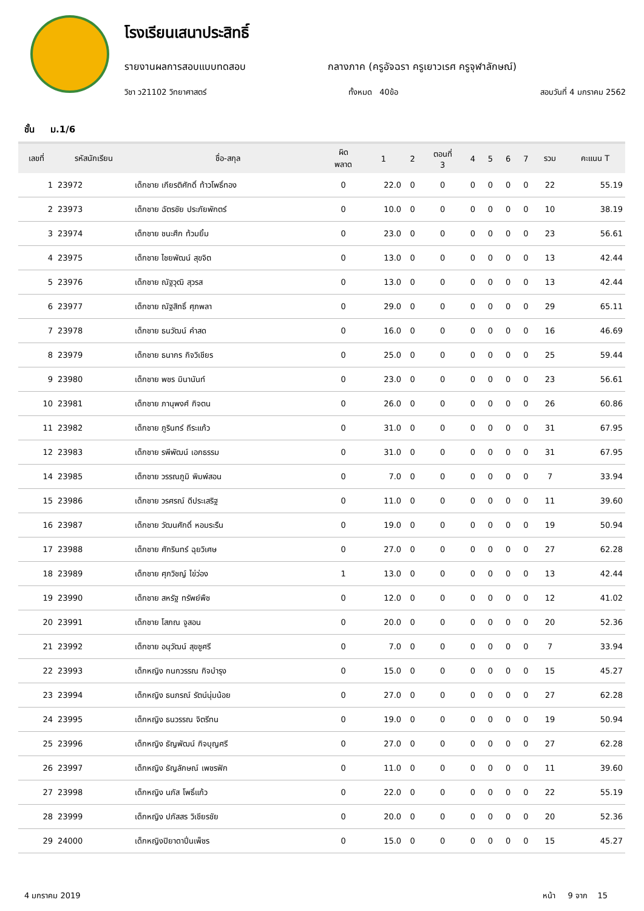โรงเรียนเสนาประสิทธิ์
รายงานผลการสอบแบบทดสอบ กลางภาค (ครูอัจฉรา ครูเยาวเรศ ครูจุฬาลักษณ์)
วิชา ว21102 วิทยาศาสตร์ ทั้งหมด 40ข้อ สอบวันที่ 4 มกราคม 2562
ชั้น ม.1/6
| เลขที่ | รหัสนักเรียน | ชื่อ-สกุล | ผิด พลาด | 1 | 2 | ตอนที่ 3 | 4 | 5 | 6 | 7 | รวม | คะแนน T |
| --- | --- | --- | --- | --- | --- | --- | --- | --- | --- | --- | --- | --- |
| 1 | 23972 | เด็กชาย เกียรติศักดิ์ ท้าวโพธิ์ทอง | 0 | 22.0 | 0 | 0 | 0 | 0 | 0 | 0 | 22 | 55.19 |
| 2 | 23973 | เด็กชาย ฉัตรชัย ประภัยพักตร์ | 0 | 10.0 | 0 | 0 | 0 | 0 | 0 | 0 | 10 | 38.19 |
| 3 | 23974 | เด็กชาย ชนะศึก ท้วมยิ้ม | 0 | 23.0 | 0 | 0 | 0 | 0 | 0 | 0 | 23 | 56.61 |
| 4 | 23975 | เด็กชาย ไชยพัฒน์ สุขจิต | 0 | 13.0 | 0 | 0 | 0 | 0 | 0 | 0 | 13 | 42.44 |
| 5 | 23976 | เด็กชาย ณัฐวุฒิ สุวรส | 0 | 13.0 | 0 | 0 | 0 | 0 | 0 | 0 | 13 | 42.44 |
| 6 | 23977 | เด็กชาย ณัฐสิทธิ์ ศุภพลา | 0 | 29.0 | 0 | 0 | 0 | 0 | 0 | 0 | 29 | 65.11 |
| 7 | 23978 | เด็กชาย ธนวัฒน์ คำสด | 0 | 16.0 | 0 | 0 | 0 | 0 | 0 | 0 | 16 | 46.69 |
| 8 | 23979 | เด็กชาย ธนากร กิจวิเชียร | 0 | 25.0 | 0 | 0 | 0 | 0 | 0 | 0 | 25 | 59.44 |
| 9 | 23980 | เด็กชาย พชร มินานันท์ | 0 | 23.0 | 0 | 0 | 0 | 0 | 0 | 0 | 23 | 56.61 |
| 10 | 23981 | เด็กชาย ภานุพงศ์ กิจตน | 0 | 26.0 | 0 | 0 | 0 | 0 | 0 | 0 | 26 | 60.86 |
| 11 | 23982 | เด็กชาย ภูรินทร์ ถีระแก้ว | 0 | 31.0 | 0 | 0 | 0 | 0 | 0 | 0 | 31 | 67.95 |
| 12 | 23983 | เด็กชาย รพีพัฒน์ เอกธรรม | 0 | 31.0 | 0 | 0 | 0 | 0 | 0 | 0 | 31 | 67.95 |
| 14 | 23985 | เด็กชาย วรรณภูมิ พิมพ์สอน | 0 | 7.0 | 0 | 0 | 0 | 0 | 0 | 0 | 7 | 33.94 |
| 15 | 23986 | เด็กชาย วรศรณ์ ดีประเสริฐ | 0 | 11.0 | 0 | 0 | 0 | 0 | 0 | 0 | 11 | 39.60 |
| 16 | 23987 | เด็กชาย วัฒนศักดิ์ หอมระรืน | 0 | 19.0 | 0 | 0 | 0 | 0 | 0 | 0 | 19 | 50.94 |
| 17 | 23988 | เด็กชาย ศักรินทร์ ฉุยวิเศษ | 0 | 27.0 | 0 | 0 | 0 | 0 | 0 | 0 | 27 | 62.28 |
| 18 | 23989 | เด็กชาย ศุภวิชญ์ ไข่ว่อง | 1 | 13.0 | 0 | 0 | 0 | 0 | 0 | 0 | 13 | 42.44 |
| 19 | 23990 | เด็กชาย สหรัฐ ทรัพย์พืช | 0 | 12.0 | 0 | 0 | 0 | 0 | 0 | 0 | 12 | 41.02 |
| 20 | 23991 | เด็กชาย โสภณ จูสอน | 0 | 20.0 | 0 | 0 | 0 | 0 | 0 | 0 | 20 | 52.36 |
| 21 | 23992 | เด็กชาย อนุวัฒน์ สุขชูศรี | 0 | 7.0 | 0 | 0 | 0 | 0 | 0 | 0 | 7 | 33.94 |
| 22 | 23993 | เด็กหญิง กนกวรรณ กิจบำรุง | 0 | 15.0 | 0 | 0 | 0 | 0 | 0 | 0 | 15 | 45.27 |
| 23 | 23994 | เด็กหญิง ธนภรณ์ รัตน์นุ่มน้อย | 0 | 27.0 | 0 | 0 | 0 | 0 | 0 | 0 | 27 | 62.28 |
| 24 | 23995 | เด็กหญิง ธนวรรณ จิตรีทน | 0 | 19.0 | 0 | 0 | 0 | 0 | 0 | 0 | 19 | 50.94 |
| 25 | 23996 | เด็กหญิง ธัญพัฒน์ กิจบุญศรี | 0 | 27.0 | 0 | 0 | 0 | 0 | 0 | 0 | 27 | 62.28 |
| 26 | 23997 | เด็กหญิง ธัญลักษณ์ เพชรฟัก | 0 | 11.0 | 0 | 0 | 0 | 0 | 0 | 0 | 11 | 39.60 |
| 27 | 23998 | เด็กหญิง นภัส โพธิ์แก้ว | 0 | 22.0 | 0 | 0 | 0 | 0 | 0 | 0 | 22 | 55.19 |
| 28 | 23999 | เด็กหญิง ปภัสสร วิเชียรชัย | 0 | 20.0 | 0 | 0 | 0 | 0 | 0 | 0 | 20 | 52.36 |
| 29 | 24000 | เด็กหญิงปิยาดาปิ่นเพ็ชร | 0 | 15.0 | 0 | 0 | 0 | 0 | 0 | 0 | 15 | 45.27 |
4 มกราคม 2019 หน้า 9 จาก 15